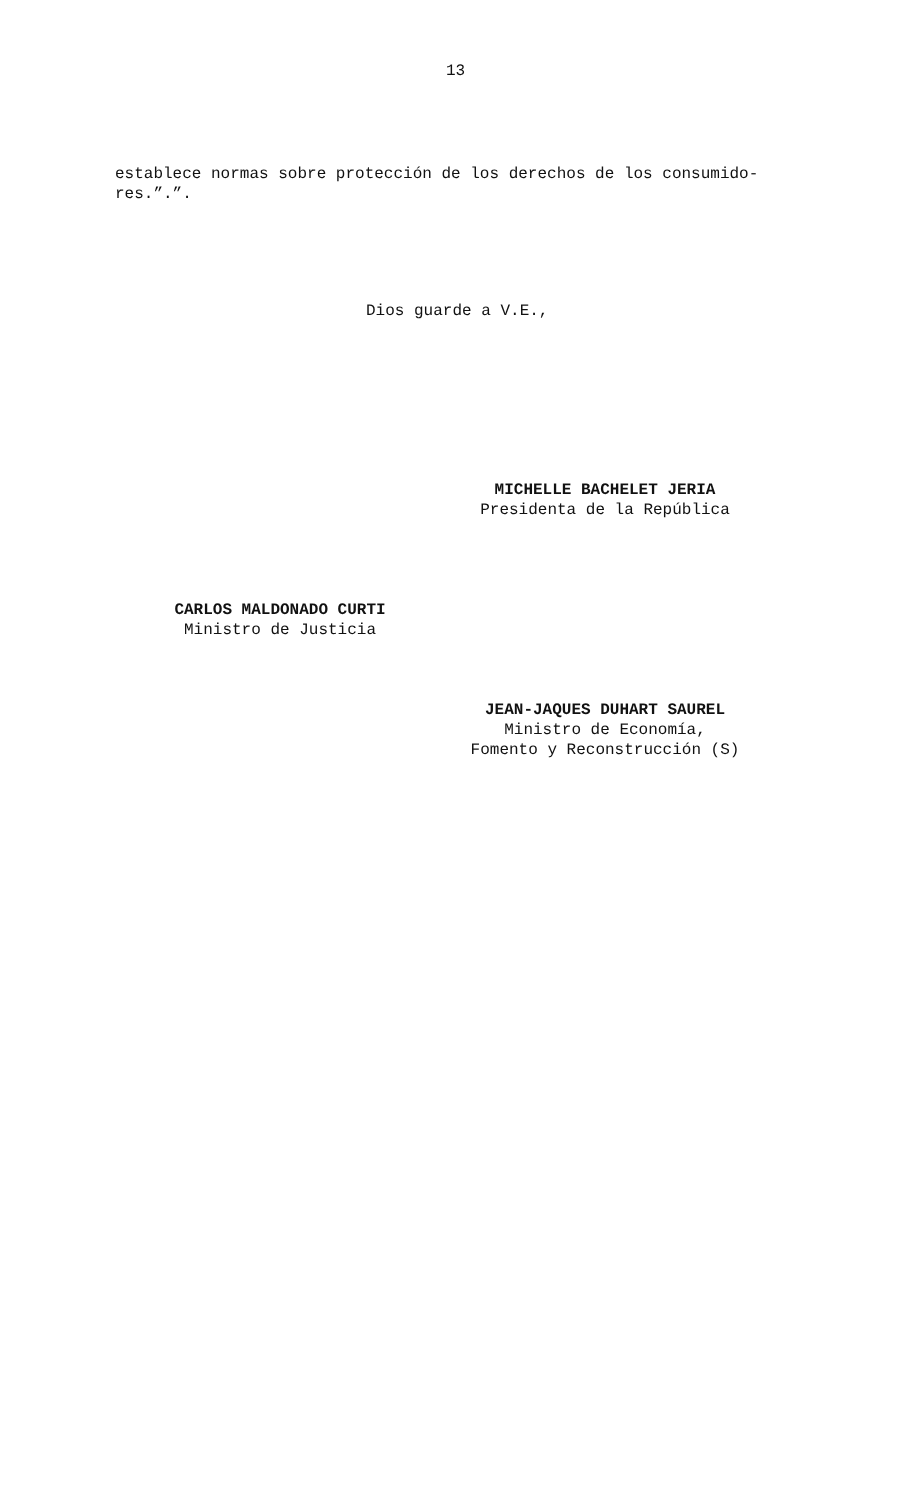13
establece normas sobre protección de los derechos de los consumido-
res.”.”.
Dios guarde a V.E.,
MICHELLE BACHELET JERIA
Presidenta de la República
CARLOS MALDONADO CURTI
Ministro de Justicia
JEAN-JAQUES DUHART SAUREL
Ministro de Economía,
Fomento y Reconstrucción (S)